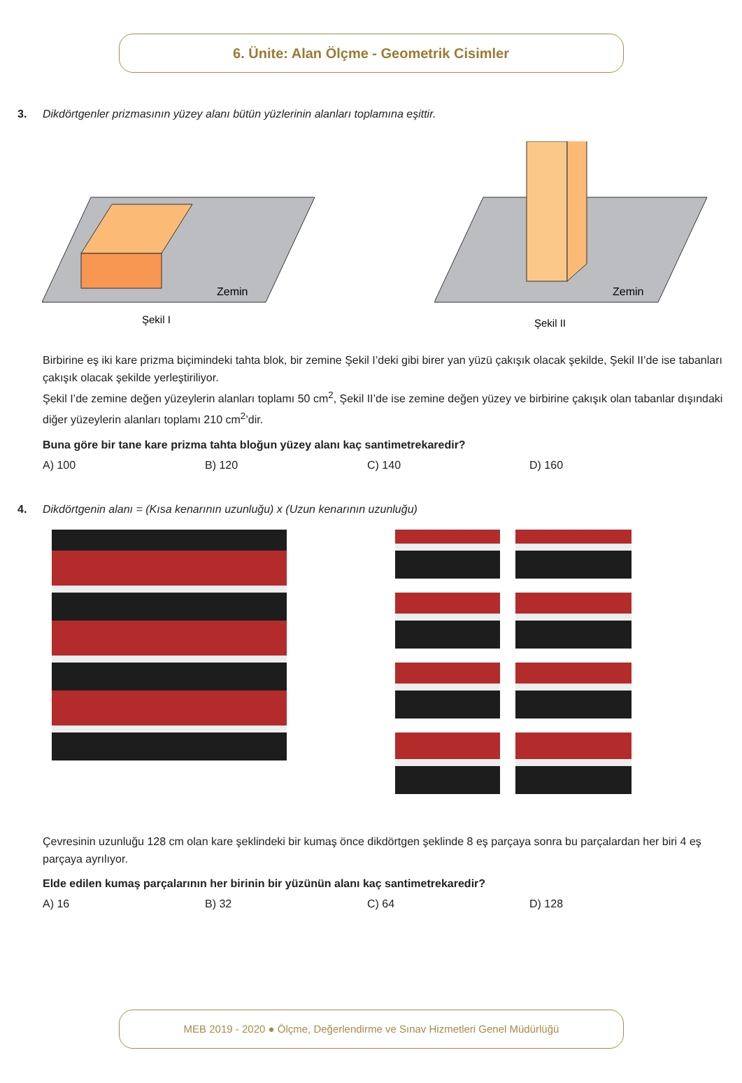6. Ünite: Alan Ölçme - Geometrik Cisimler
3. Dikdörtgenler prizmasının yüzey alanı bütün yüzlerinin alanları toplamına eşittir.
Zemin
Şekil I
Zemin
Şekil II
Birbirine eş iki kare prizma biçimindeki tahta blok, bir zemine Şekil I’deki gibi birer yan yüzü çakışık olacak şekilde, Şekil II’de ise tabanları çakışık olacak şekilde yerleştiriliyor.
Şekil I’de zemine değen yüzeylerin alanları toplamı 50 cm<sup>2</sup>, Şekil II’de ise zemine değen yüzey ve birbirine çakışık olan tabanlar dışındaki diğer yüzeylerin alanları toplamı 210 cm<sup>2</sup>’dir.
Buna göre bir tane kare prizma tahta bloğun yüzey alanı kaç santimetrekaredir?
A) 100 B) 120 C) 140 D) 160
4. Dikdörtgenin alanı = (Kısa kenarının uzunluğu) x (Uzun kenarının uzunluğu)
Çevresinin uzunluğu 128 cm olan kare şeklindeki bir kumaş önce dikdörtgen şeklinde 8 eş parçaya sonra bu parçalardan her biri 4 eş parçaya ayrılıyor.
Elde edilen kumaş parçalarının her birinin bir yüzünün alanı kaç santimetrekaredir?
A) 16 B) 32 C) 64 D) 128
MEB 2019 - 2020 ● Ölçme, Değerlendirme ve Sınav Hizmetleri Genel Müdürlüğü